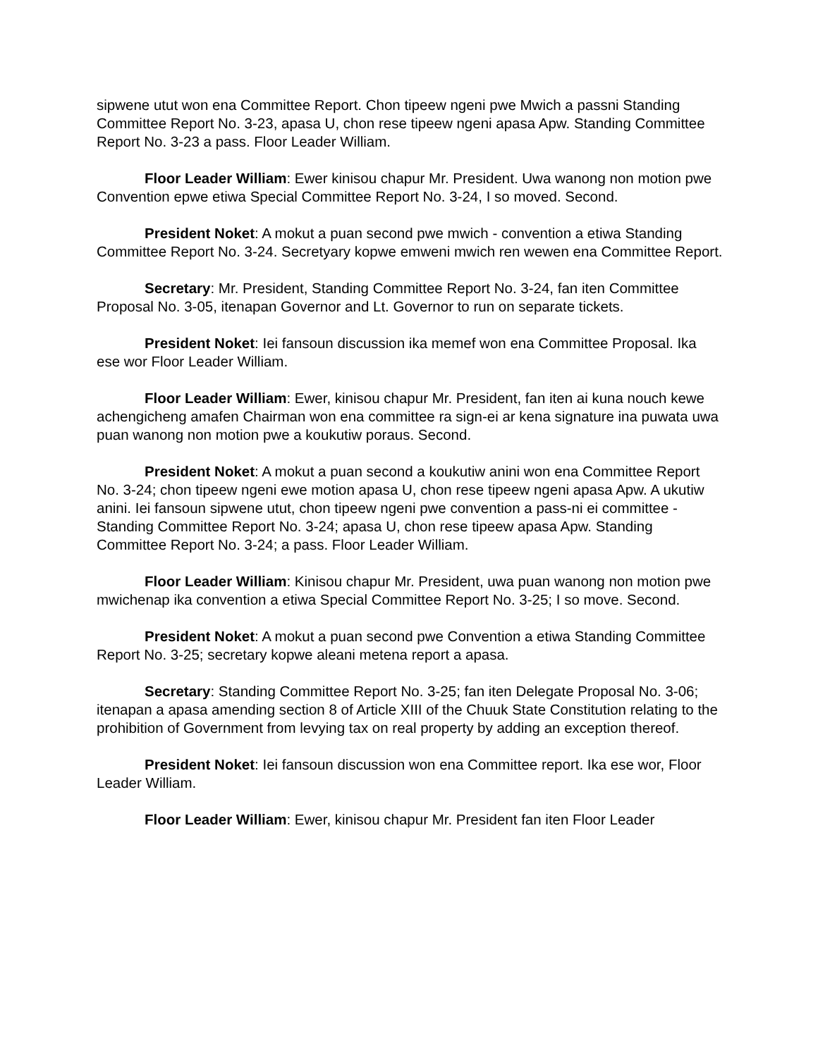sipwene utut won ena Committee Report. Chon tipeew ngeni pwe Mwich a passni Standing Committee Report No. 3-23, apasa U, chon rese tipeew ngeni apasa Apw. Standing Committee Report No. 3-23 a pass. Floor Leader William.
Floor Leader William: Ewer kinisou chapur Mr. President. Uwa wanong non motion pwe Convention epwe etiwa Special Committee Report No. 3-24, I so moved. Second.
President Noket: A mokut a puan second pwe mwich - convention a etiwa Standing Committee Report No. 3-24. Secretyary kopwe emweni mwich ren wewen ena Committee Report.
Secretary: Mr. President, Standing Committee Report No. 3-24, fan iten Committee Proposal No. 3-05, itenapan Governor and Lt. Governor to run on separate tickets.
President Noket: Iei fansoun discussion ika memef won ena Committee Proposal. Ika ese wor Floor Leader William.
Floor Leader William: Ewer, kinisou chapur Mr. President, fan iten ai kuna nouch kewe achengicheng amafen Chairman won ena committee ra sign-ei ar kena signature ina puwata uwa puan wanong non motion pwe a koukutiw poraus. Second.
President Noket: A mokut a puan second a koukutiw anini won ena Committee Report No. 3-24; chon tipeew ngeni ewe motion apasa U, chon rese tipeew ngeni apasa Apw. A ukutiw anini. Iei fansoun sipwene utut, chon tipeew ngeni pwe convention a pass-ni ei committee - Standing Committee Report No. 3-24; apasa U, chon rese tipeew apasa Apw. Standing Committee Report No. 3-24; a pass. Floor Leader William.
Floor Leader William: Kinisou chapur Mr. President, uwa puan wanong non motion pwe mwichenap ika convention a etiwa Special Committee Report No. 3-25; I so move. Second.
President Noket: A mokut a puan second pwe Convention a etiwa Standing Committee Report No. 3-25; secretary kopwe aleani metena report a apasa.
Secretary: Standing Committee Report No. 3-25; fan iten Delegate Proposal No. 3-06; itenapan a apasa amending section 8 of Article XIII of the Chuuk State Constitution relating to the prohibition of Government from levying tax on real property by adding an exception thereof.
President Noket: Iei fansoun discussion won ena Committee report. Ika ese wor, Floor Leader William.
Floor Leader William: Ewer, kinisou chapur Mr. President fan iten Floor Leader